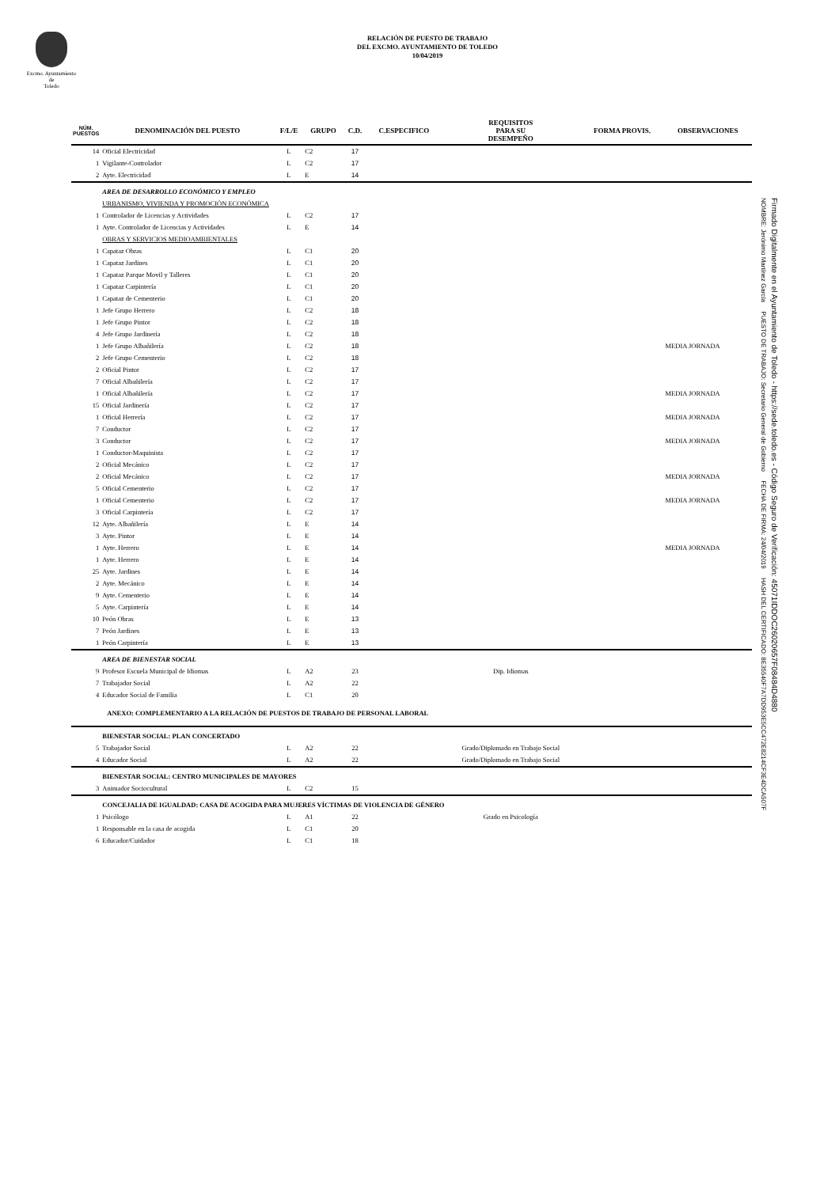Excmo. Ayuntamiento
de
Toledo
RELACIÓN DE PUESTO DE TRABAJO
DEL EXCMO. AYUNTAMIENTO DE TOLEDO
10/04/2019
| NÚM. PUESTOS | DENOMINACIÓN DEL PUESTO | F/L/E | GRUPO | C.D. | C.ESPECIFICO | REQUISITOS PARA SU DESEMPEÑO | FORMA PROVIS. | OBSERVACIONES |
| --- | --- | --- | --- | --- | --- | --- | --- | --- |
| 14 | Oficial Electricidad | L | C2 | 17 | | | | |
| 1 | Vigilante-Controlador | L | C2 | 17 | | | | |
| 2 | Ayte. Electricidad | L | E | 14 | | | | |
| | AREA DE DESARROLLO ECONÓMICO Y EMPLEO | | | | | | | |
| | URBANISMO, VIVIENDA Y PROMOCIÓN ECONÓMICA | | | | | | | |
| 1 | Controlador de Licencias y Actividades | L | C2 | 17 | | | | |
| 1 | Ayte. Controlador de Licencias y Actividades | L | E | 14 | | | | |
| | OBRAS Y SERVICIOS MEDIOAMBIENTALES | | | | | | | |
| 1 | Capataz Obras | L | C1 | 20 | | | | |
| 1 | Capataz Jardines | L | C1 | 20 | | | | |
| 1 | Capataz Parque Movil y Talleres | L | C1 | 20 | | | | |
| 1 | Capataz Carpintería | L | C1 | 20 | | | | |
| 1 | Capataz de Cementerio | L | C1 | 20 | | | | |
| 1 | Jefe Grupo Herrero | L | C2 | 18 | | | | |
| 1 | Jefe Grupo Pintor | L | C2 | 18 | | | | |
| 4 | Jefe Grupo Jardinería | L | C2 | 18 | | | | |
| 1 | Jefe Grupo Albañilería | L | C2 | 18 | | | | MEDIA JORNADA |
| 2 | Jefe Grupo Cementerio | L | C2 | 18 | | | | |
| 2 | Oficial Pintor | L | C2 | 17 | | | | |
| 7 | Oficial Albañilería | L | C2 | 17 | | | | |
| 1 | Oficial Albañilería | L | C2 | 17 | | | | MEDIA JORNADA |
| 15 | Oficial Jardinería | L | C2 | 17 | | | | |
| 1 | Oficial Herrería | L | C2 | 17 | | | | MEDIA JORNADA |
| 7 | Conductor | L | C2 | 17 | | | | |
| 3 | Conductor | L | C2 | 17 | | | | MEDIA JORNADA |
| 1 | Conductor-Maquinista | L | C2 | 17 | | | | |
| 2 | Oficial Mecánico | L | C2 | 17 | | | | |
| 2 | Oficial Mecánico | L | C2 | 17 | | | | MEDIA JORNADA |
| 5 | Oficial Cementerio | L | C2 | 17 | | | | |
| 1 | Oficial Cementerio | L | C2 | 17 | | | | MEDIA JORNADA |
| 3 | Oficial Carpintería | L | C2 | 17 | | | | |
| 12 | Ayte. Albañilería | L | E | 14 | | | | |
| 3 | Ayte. Pintor | L | E | 14 | | | | |
| 1 | Ayte. Herrero | L | E | 14 | | | | MEDIA JORNADA |
| 1 | Ayte. Herrero | L | E | 14 | | | | |
| 25 | Ayte. Jardines | L | E | 14 | | | | |
| 2 | Ayte. Mecánico | L | E | 14 | | | | |
| 9 | Ayte. Cementerio | L | E | 14 | | | | |
| 5 | Ayte. Carpintería | L | E | 14 | | | | |
| 10 | Peón Obras | L | E | 13 | | | | |
| 7 | Peón Jardines | L | E | 13 | | | | |
| 1 | Peón Carpintería | L | E | 13 | | | | |
| | AREA DE BIENESTAR SOCIAL | | | | | | | |
| 9 | Profesor Escuela Municipal de Idiomas | L | A2 | 23 | | Dip. Idiomas | | |
| 7 | Trabajador Social | L | A2 | 22 | | | | |
| 4 | Educador Social de Familia | L | C1 | 20 | | | | |
| | ANEXO: COMPLEMENTARIO A LA RELACIÓN DE PUESTOS DE TRABAJO DE PERSONAL LABORAL | | | | | | | |
| | BIENESTAR SOCIAL: PLAN CONCERTADO | | | | | | | |
| 5 | Trabajador Social | L | A2 | 22 | | Grado/Diplomado en Trabajo Social | | |
| 4 | Educador Social | L | A2 | 22 | | Grado/Diplomado en Trabajo Social | | |
| | BIENESTAR SOCIAL: CENTRO MUNICIPALES DE MAYORES | | | | | | | |
| 3 | Animador Sociocultural | L | C2 | 15 | | | | |
| | CONCEJALIA DE IGUALDAD: CASA DE ACOGIDA PARA MUJERES VÍCTIMAS DE VIOLENCIA DE GÉNERO | | | | | | | |
| 1 | Psicólogo | L | A1 | 22 | | Grado en Psicología | | |
| 1 | Responsable en la casa de acogida | L | C1 | 20 | | | | |
| 6 | Educador/Cuidador | L | C1 | 18 | | | | |
NOMBRE: Jerónimo Martínez García PUESTO DE TRABAJO: Secretario General de Gobierno FECHA DE FIRMA: 24/04/2019 HASH DEL CERTIFICADO: 8E35540F7A7DD953E5CC472E8214CF3E4DCA507F
Firmado Digitalmente en el Ayuntamiento de Toledo - https://sede.toledo.es - Código Seguro de Verificación: 45071IDDOC26020657F08484D4880